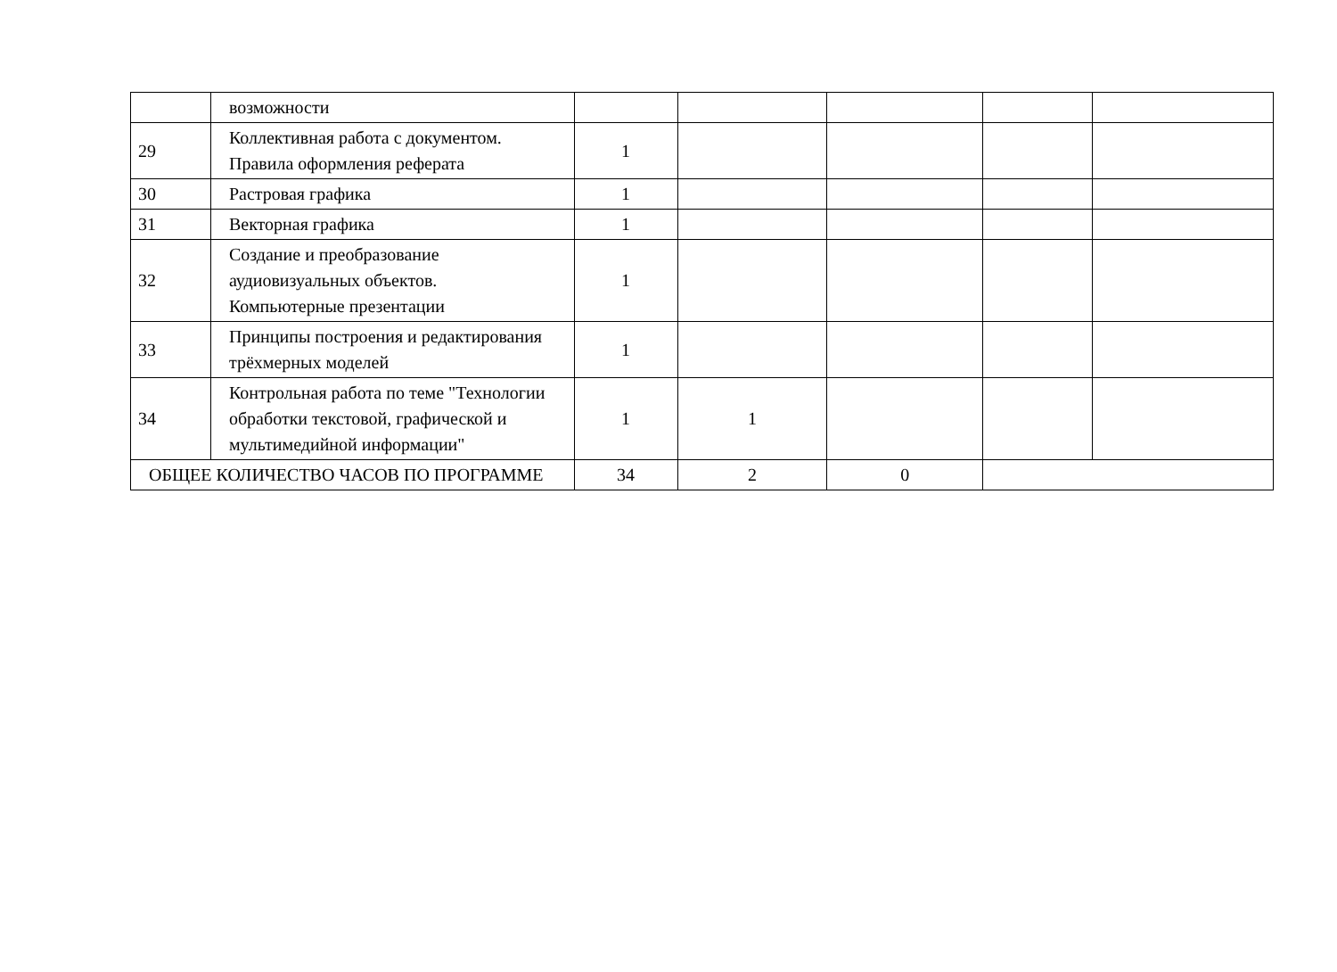| | возможности | | | | | |
| 29 | Коллективная работа с документом. Правила оформления реферата | 1 | | | | |
| 30 | Растровая графика | 1 | | | | |
| 31 | Векторная графика | 1 | | | | |
| 32 | Создание и преобразование аудиовизуальных объектов. Компьютерные презентации | 1 | | | | |
| 33 | Принципы построения и редактирования трёхмерных моделей | 1 | | | | |
| 34 | Контрольная работа по теме "Технологии обработки текстовой, графической и мультимедийной информации" | 1 | 1 | | | |
| ОБЩЕЕ КОЛИЧЕСТВО ЧАСОВ ПО ПРОГРАММЕ | | 34 | 2 | 0 | | |